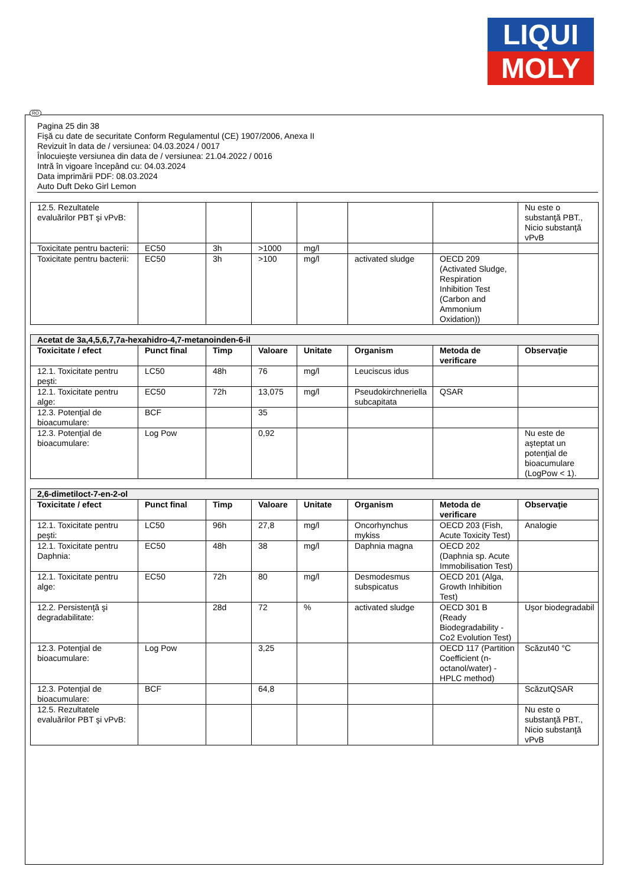LIQUI
MOLY
Pagina 25 din 38
Fişă cu date de securitate Conform Regulamentul (CE) 1907/2006, Anexa II
Revizuit în data de / versiunea: 04.03.2024 / 0017
Înlocuieşte versiunea din data de / versiunea: 21.04.2022 / 0016
Intră în vigoare începând cu: 04.03.2024
Data imprimării PDF: 08.03.2024
Auto Duft Deko Girl Lemon
| 12.5. Rezultatele evaluărilor PBT şi vPvB: | | | | | | | Nu este o substanţă PBT., Nicio substanţă vPvB |
| Toxicitate pentru bacterii: | EC50 | 3h | >1000 | mg/l | | | |
| Toxicitate pentru bacterii: | EC50 | 3h | >100 | mg/l | activated sludge | OECD 209 (Activated Sludge, Respiration Inhibition Test (Carbon and Ammonium Oxidation)) | |
| Acetat de 3a,4,5,6,7,7a-hexahidro-4,7-metanoinden-6-il | | | | | | | |
| Toxicitate / efect | Punct final | Timp | Valoare | Unitate | Organism | Metoda de verificare | Observaţie |
| 12.1. Toxicitate pentru peşti: | LC50 | 48h | 76 | mg/l | Leuciscus idus | | |
| 12.1. Toxicitate pentru alge: | EC50 | 72h | 13,075 | mg/l | Pseudokirchneriella subcapitata | QSAR | |
| 12.3. Potenţial de bioacumulare: | BCF | | 35 | | | | |
| 12.3. Potenţial de bioacumulare: | Log Pow | | 0,92 | | | | Nu este de aşteptat un potenţial de bioacumulare (LogPow < 1). |
| 2,6-dimetiloct-7-en-2-ol | | | | | | | |
| Toxicitate / efect | Punct final | Timp | Valoare | Unitate | Organism | Metoda de verificare | Observaţie |
| 12.1. Toxicitate pentru peşti: | LC50 | 96h | 27,8 | mg/l | Oncorhynchus mykiss | OECD 203 (Fish, Acute Toxicity Test) | Analogie |
| 12.1. Toxicitate pentru Daphnia: | EC50 | 48h | 38 | mg/l | Daphnia magna | OECD 202 (Daphnia sp. Acute Immobilisation Test) | |
| 12.1. Toxicitate pentru alge: | EC50 | 72h | 80 | mg/l | Desmodesmus subspicatus | OECD 201 (Alga, Growth Inhibition Test) | |
| 12.2. Persistenţă şi degradabilitate: | | 28d | 72 | % | activated sludge | OECD 301 B (Ready Biodegradability - Co2 Evolution Test) | Uşor biodegradabil |
| 12.3. Potenţial de bioacumulare: | Log Pow | | 3,25 | | | OECD 117 (Partition Coefficient (n-octanol/water) - HPLC method) | Scăzut40 °C |
| 12.3. Potenţial de bioacumulare: | BCF | | 64,8 | | | | ScăzutQSAR |
| 12.5. Rezultatele evaluărilor PBT şi vPvB: | | | | | | | Nu este o substanţă PBT., Nicio substanţă vPvB |
RO